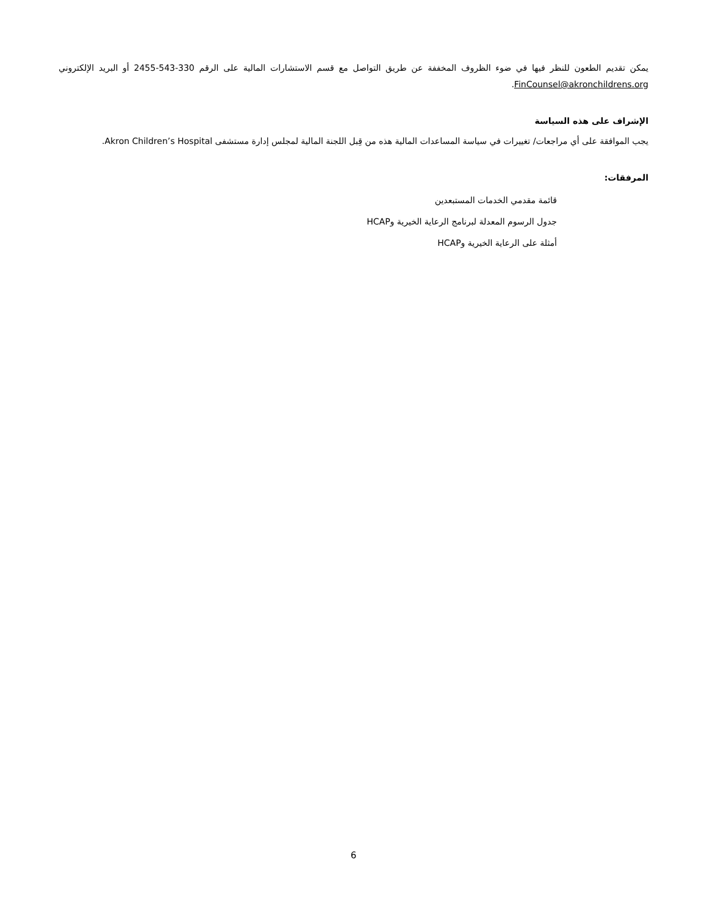يمكن تقديم الطعون للنظر فيها في ضوء الظروف المخففة عن طريق التواصل مع قسم الاستشارات المالية على الرقم 330-543-2455 أو البريد الإلكتروني FinCounsel@akronchildrens.org.
الإشراف على هذه السياسة
يجب الموافقة على أي مراجعات/ تغييرات في سياسة المساعدات المالية هذه من قِبل اللجنة المالية لمجلس إدارة مستشفى Akron Children’s Hospital.
المرفقات:
قائمة مقدمي الخدمات المستبعدين
جدول الرسوم المعدلة لبرنامج الرعاية الخيرية وHCAP
أمثلة على الرعاية الخيرية وHCAP
6